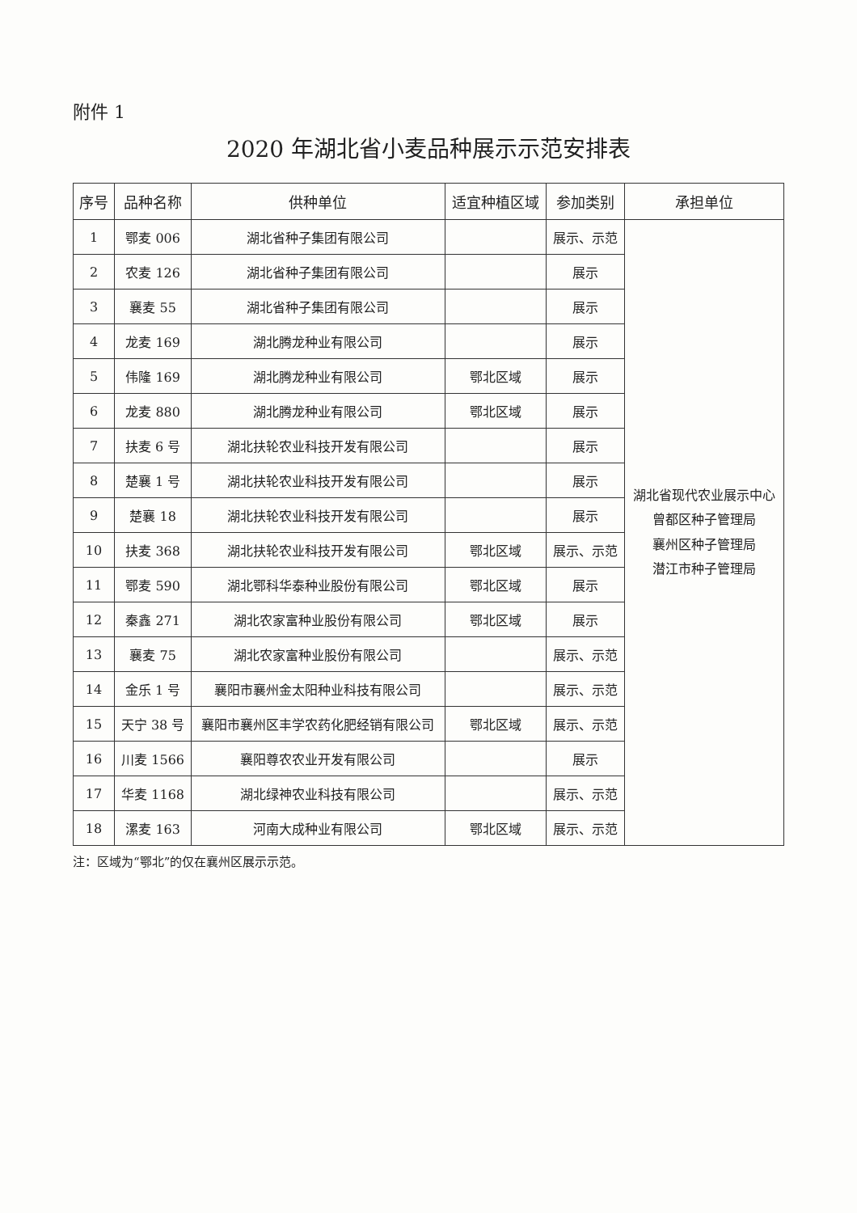附件 1
2020 年湖北省小麦品种展示示范安排表
| 序号 | 品种名称 | 供种单位 | 适宜种植区域 | 参加类别 | 承担单位 |
| --- | --- | --- | --- | --- | --- |
| 1 | 鄂麦 006 | 湖北省种子集团有限公司 | | 展示、示范 | 湖北省现代农业展示中心 曾都区种子管理局 襄州区种子管理局 潜江市种子管理局 |
| 2 | 农麦 126 | 湖北省种子集团有限公司 | | 展示 | |
| 3 | 襄麦 55 | 湖北省种子集团有限公司 | | 展示 | |
| 4 | 龙麦 169 | 湖北腾龙种业有限公司 | | 展示 | |
| 5 | 伟隆 169 | 湖北腾龙种业有限公司 | 鄂北区域 | 展示 | |
| 6 | 龙麦 880 | 湖北腾龙种业有限公司 | 鄂北区域 | 展示 | |
| 7 | 扶麦 6 号 | 湖北扶轮农业科技开发有限公司 | | 展示 | |
| 8 | 楚襄 1 号 | 湖北扶轮农业科技开发有限公司 | | 展示 | |
| 9 | 楚襄 18 | 湖北扶轮农业科技开发有限公司 | | 展示 | |
| 10 | 扶麦 368 | 湖北扶轮农业科技开发有限公司 | 鄂北区域 | 展示、示范 | |
| 11 | 鄂麦 590 | 湖北鄂科华泰种业股份有限公司 | 鄂北区域 | 展示 | |
| 12 | 秦鑫 271 | 湖北农家富种业股份有限公司 | 鄂北区域 | 展示 | |
| 13 | 襄麦 75 | 湖北农家富种业股份有限公司 | | 展示、示范 | |
| 14 | 金乐 1 号 | 襄阳市襄州金太阳种业科技有限公司 | | 展示、示范 | |
| 15 | 天宁 38 号 | 襄阳市襄州区丰学农药化肥经销有限公司 | 鄂北区域 | 展示、示范 | |
| 16 | 川麦 1566 | 襄阳尊农农业开发有限公司 | | 展示 | |
| 17 | 华麦 1168 | 湖北绿神农业科技有限公司 | | 展示、示范 | |
| 18 | 漯麦 163 | 河南大成种业有限公司 | 鄂北区域 | 展示、示范 | |
注：区域为“鄂北”的仅在襄州区展示示范。